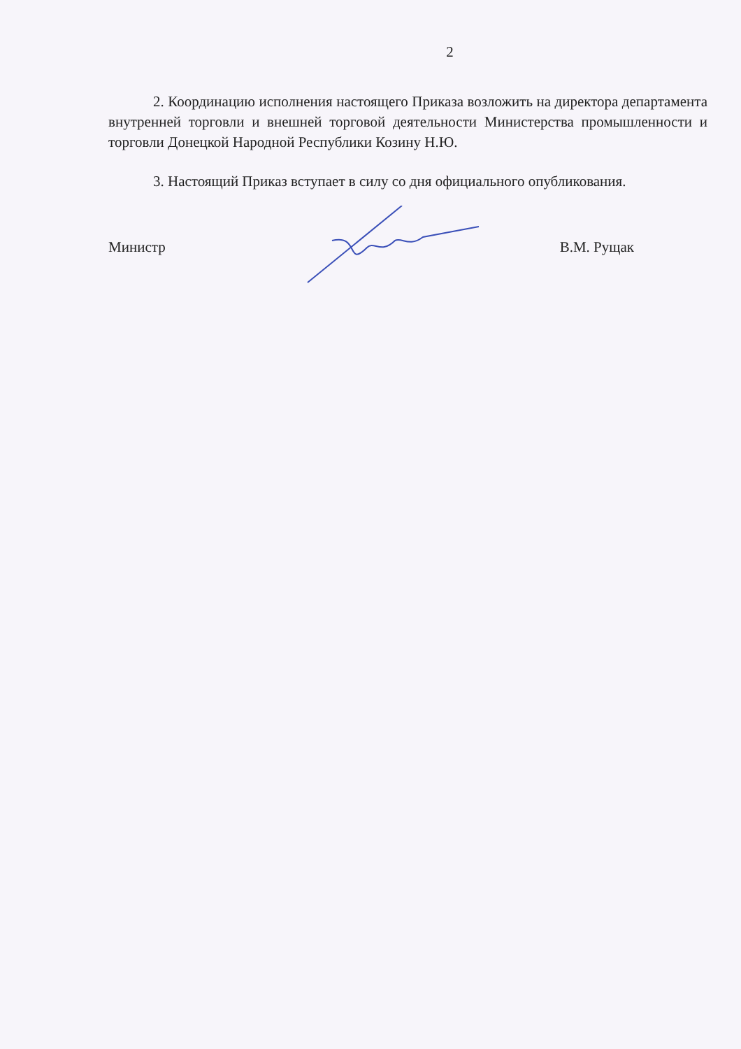2
2. Координацию исполнения настоящего Приказа возложить на директора департамента внутренней торговли и внешней торговой деятельности Министерства промышленности и торговли Донецкой Народной Республики Козину Н.Ю.
3. Настоящий Приказ вступает в силу со дня официального опубликования.
Министр В.М. Рущак